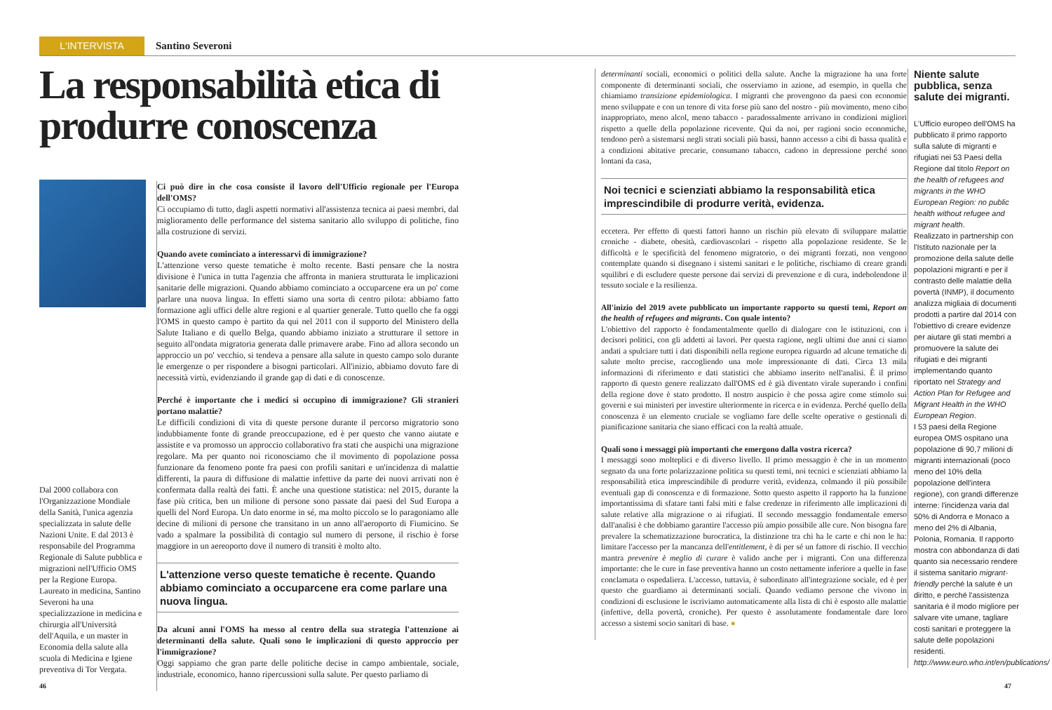L'INTERVISTA Santino Severoni
La responsabilità etica di produrre conoscenza
Dal 2000 collabora con l'Organizzazione Mondiale della Sanità, l'unica agenzia specializzata in salute delle Nazioni Unite. E dal 2013 è responsabile del Programma Regionale di Salute pubblica e migrazioni nell'Ufficio OMS per la Regione Europa. Laureato in medicina, Santino Severoni ha una specializzazione in medicina e chirurgia all'Università dell'Aquila, e un master in Economia della salute alla scuola di Medicina e Igiene preventiva di Tor Vergata.
Ci può dire in che cosa consiste il lavoro dell'Ufficio regionale per l'Europa dell'OMS?
Ci occupiamo di tutto, dagli aspetti normativi all'assistenza tecnica ai paesi membri, dal miglioramento delle performance del sistema sanitario allo sviluppo di politiche, fino alla costruzione di servizi.
Quando avete cominciato a interessarvi di immigrazione?
L'attenzione verso queste tematiche è molto recente. Basti pensare che la nostra divisione è l'unica in tutta l'agenzia che affronta in maniera strutturata le implicazioni sanitarie delle migrazioni. Quando abbiamo cominciato a occuparcene era un po' come parlare una nuova lingua. In effetti siamo una sorta di centro pilota: abbiamo fatto formazione agli uffici delle altre regioni e al quartier generale. Tutto quello che fa oggi l'OMS in questo campo è partito da qui nel 2011 con il supporto del Ministero della Salute Italiano e di quello Belga, quando abbiamo iniziato a strutturare il settore in seguito all'ondata migratoria generata dalle primavere arabe. Fino ad allora secondo un approccio un po' vecchio, si tendeva a pensare alla salute in questo campo solo durante le emergenze o per rispondere a bisogni particolari. All'inizio, abbiamo dovuto fare di necessità virtù, evidenziando il grande gap di dati e di conoscenze.
Perché è importante che i medici si occupino di immigrazione? Gli stranieri portano malattie?
Le difficili condizioni di vita di queste persone durante il percorso migratorio sono indubbiamente fonte di grande preoccupazione, ed è per questo che vanno aiutate e assistite e va promosso un approccio collaborativo fra stati che auspichi una migrazione regolare. Ma per quanto noi riconosciamo che il movimento di popolazione possa funzionare da fenomeno ponte fra paesi con profili sanitari e un'incidenza di malattie differenti, la paura di diffusione di malattie infettive da parte dei nuovi arrivati non è confermata dalla realtà dei fatti. È anche una questione statistica: nel 2015, durante la fase più critica, ben un milione di persone sono passate dai paesi del Sud Europa a quelli del Nord Europa. Un dato enorme in sé, ma molto piccolo se lo paragoniamo alle decine di milioni di persone che transitano in un anno all'aeroporto di Fiumicino. Se vado a spalmare la possibilità di contagio sul numero di persone, il rischio è forse maggiore in un aereoporto dove il numero di transiti è molto alto.
L'attenzione verso queste tematiche è recente. Quando abbiamo cominciato a occuparcene era come parlare una nuova lingua.
Da alcuni anni l'OMS ha messo al centro della sua strategia l'attenzione ai determinanti della salute. Quali sono le implicazioni di questo approccio per l'immigrazione?
Oggi sappiamo che gran parte delle politiche decise in campo ambientale, sociale, industriale, economico, hanno ripercussioni sulla salute. Per questo parliamo di
determinanti sociali, economici o politici della salute. Anche la migrazione ha una forte componente di determinanti sociali, che osserviamo in azione, ad esempio, in quella che chiamiamo transizione epidemiologica. I migranti che provengono da paesi con economie meno sviluppate e con un tenore di vita forse più sano del nostro - più movimento, meno cibo inappropriato, meno alcol, meno tabacco - paradossalmente arrivano in condizioni migliori rispetto a quelle della popolazione ricevente. Qui da noi, per ragioni socio economiche, tendono però a sistemarsi negli strati sociali più bassi, hanno accesso a cibi di bassa qualità e a condizioni abitative precarie, consumano tabacco, cadono in depressione perché sono lontani da casa,
Noi tecnici e scienziati abbiamo la responsabilità etica imprescindibile di produrre verità, evidenza.
eccetera. Per effetto di questi fattori hanno un rischio più elevato di sviluppare malattie croniche - diabete, obesità, cardiovascolari - rispetto alla popolazione residente. Se le difficoltà e le specificità del fenomeno migratorio, o dei migranti forzati, non vengono contemplate quando si disegnano i sistemi sanitari e le politiche, rischiamo di creare grandi squilibri e di escludere queste persone dai servizi di prevenzione e di cura, indebolendone il tessuto sociale e la resilienza.
All'inizio del 2019 avete pubblicato un importante rapporto su questi temi, Report on the health of refugees and migrants. Con quale intento?
L'obiettivo del rapporto è fondamentalmente quello di dialogare con le istituzioni, con i decisori politici, con gli addetti ai lavori. Per questa ragione, negli ultimi due anni ci siamo andati a spulciare tutti i dati disponibili nella regione europea riguardo ad alcune tematiche di salute molto precise, raccogliendo una mole impressionante di dati. Circa 13 mila informazioni di riferimento e dati statistici che abbiamo inserito nell'analisi. È il primo rapporto di questo genere realizzato dall'OMS ed è già diventato virale superando i confini della regione dove è stato prodotto. Il nostro auspicio è che possa agire come stimolo sui governi e sui ministeri per investire ulteriormente in ricerca e in evidenza. Perché quello della conoscenza è un elemento cruciale se vogliamo fare delle scelte operative o gestionali di pianificazione sanitaria che siano efficaci con la realtà attuale.
Quali sono i messaggi più importanti che emergono dalla vostra ricerca?
I messaggi sono molteplici e di diverso livello. Il primo messaggio è che in un momento segnato da una forte polarizzazione politica su questi temi, noi tecnici e scienziati abbiamo la responsabilità etica imprescindibile di produrre verità, evidenza, colmando il più possibile eventuali gap di conoscenza e di formazione. Sotto questo aspetto il rapporto ha la funzione importantissima di sfatare tanti falsi miti e false credenze in riferimento alle implicazioni di salute relative alla migrazione o ai rifugiati. Il secondo messaggio fondamentale emerso dall'analisi è che dobbiamo garantire l'accesso più ampio possibile alle cure. Non bisogna fare prevalere la schematizzazione burocratica, la distinzione tra chi ha le carte e chi non le ha: limitare l'accesso per la mancanza dell'entitlement, è di per sé un fattore di rischio. Il vecchio mantra prevenire è meglio di curare è valido anche per i migranti. Con una differenza importante: che le cure in fase preventiva hanno un costo nettamente inferiore a quelle in fase conclamata o ospedaliera. L'accesso, tuttavia, è subordinato all'integrazione sociale, ed è per questo che guardiamo ai determinanti sociali. Quando vediamo persone che vivono in condizioni di esclusione le iscriviamo automaticamente alla lista di chi è esposto alle malattie (infettive, della povertà, croniche). Per questo è assolutamente fondamentale dare loro accesso a sistemi socio sanitari di base. ●
Niente salute pubblica, senza salute dei migranti.
L'Ufficio europeo dell'OMS ha pubblicato il primo rapporto sulla salute di migranti e rifugiati nei 53 Paesi della Regione dal titolo Report on the health of refugees and migrants in the WHO European Region: no public health without refugee and migrant health.
Realizzato in partnership con l'Istituto nazionale per la promozione della salute delle popolazioni migranti e per il contrasto delle malattie della povertà (INMP), il documento analizza migliaia di documenti prodotti a partire dal 2014 con l'obiettivo di creare evidenze per aiutare gli stati membri a promuovere la salute dei rifugiati e dei migranti implementando quanto riportato nel Strategy and Action Plan for Refugee and Migrant Health in the WHO European Region.
I 53 paesi della Regione europea OMS ospitano una popolazione di 90,7 milioni di migranti internazionali (poco meno del 10% della popolazione dell'intera regione), con grandi differenze interne: l'incidenza varia dal 50% di Andorra e Monaco a meno del 2% di Albania, Polonia, Romania. Il rapporto mostra con abbondanza di dati quanto sia necessario rendere il sistema sanitario migrant-friendly perché la salute è un diritto, e perché l'assistenza sanitaria è il modo migliore per salvare vite umane, tagliare costi sanitari e proteggere la salute delle popolazioni residenti.
http://www.euro.who.int/en/publications/
46 47